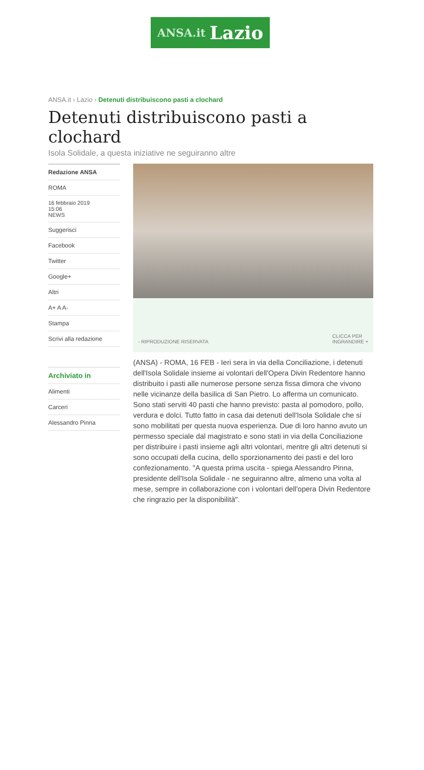ANSA.it Lazio
ANSA.it › Lazio › Detenuti distribuiscono pasti a clochard
Detenuti distribuiscono pasti a clochard
Isola Solidale, a questa iniziative ne seguiranno altre
Redazione ANSA
ROMA
16 febbraio 2019
15:06
NEWS
Suggerisci
Facebook
Twitter
Google+
Altri
A+ A A-
Stampa
Scrivi alla redazione
Archiviato in
Alimenti
Carceri
Alessandro Pinna
- RIPRODUZIONE RISERVATA CLICCA PER
INGRANDIRE +
(ANSA) - ROMA, 16 FEB - Ieri sera in via della Conciliazione, i detenuti dell'Isola Solidale insieme ai volontari dell'Opera Divin Redentore hanno distribuito i pasti alle numerose persone senza fissa dimora che vivono nelle vicinanze della basilica di San Pietro. Lo afferma un comunicato. Sono stati serviti 40 pasti che hanno previsto: pasta al pomodoro, pollo, verdura e dolci. Tutto fatto in casa dai detenuti dell'Isola Solidale che si sono mobilitati per questa nuova esperienza. Due di loro hanno avuto un permesso speciale dal magistrato e sono stati in via della Conciliazione per distribuire i pasti insieme agli altri volontari, mentre gli altri detenuti si sono occupati della cucina, dello sporzionamento dei pasti e del loro confezionamento. "A questa prima uscita - spiega Alessandro Pinna, presidente dell'Isola Solidale - ne seguiranno altre, almeno una volta al mese, sempre in collaborazione con i volontari dell'opera Divin Redentore che ringrazio per la disponibilità".